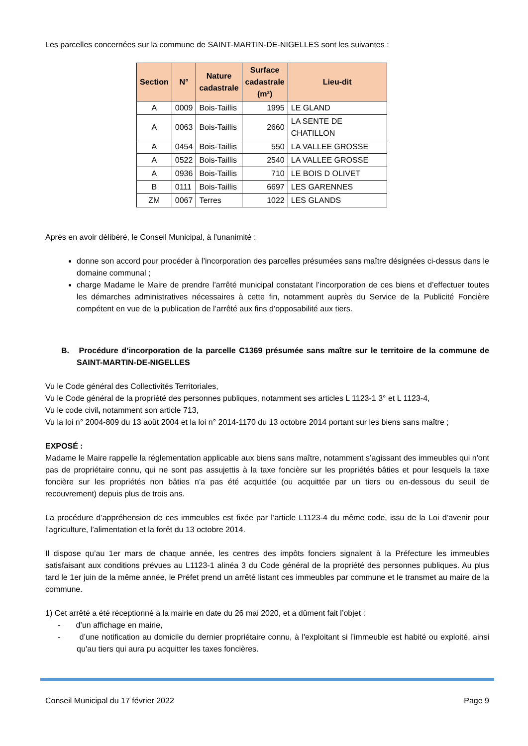Les parcelles concernées sur la commune de SAINT-MARTIN-DE-NIGELLES sont les suivantes :
| Section | N° | Nature cadastrale | Surface cadastrale (m²) | Lieu-dit |
| --- | --- | --- | --- | --- |
| A | 0009 | Bois-Taillis | 1995 | LE GLAND |
| A | 0063 | Bois-Taillis | 2660 | LA SENTE DE CHATILLON |
| A | 0454 | Bois-Taillis | 550 | LA VALLEE GROSSE |
| A | 0522 | Bois-Taillis | 2540 | LA VALLEE GROSSE |
| A | 0936 | Bois-Taillis | 710 | LE BOIS D OLIVET |
| B | 0111 | Bois-Taillis | 6697 | LES GARENNES |
| ZM | 0067 | Terres | 1022 | LES GLANDS |
Après en avoir délibéré, le Conseil Municipal, à l’unanimité :
donne son accord pour procéder à l’incorporation des parcelles présumées sans maître désignées ci-dessus dans le domaine communal ;
charge Madame le Maire de prendre l’arrêté municipal constatant l’incorporation de ces biens et d’effectuer toutes les démarches administratives nécessaires à cette fin, notamment auprès du Service de la Publicité Foncière compétent en vue de la publication de l’arrêté aux fins d’opposabilité aux tiers.
B. Procédure d’incorporation de la parcelle C1369 présumée sans maître sur le territoire de la commune de SAINT-MARTIN-DE-NIGELLES
Vu le Code général des Collectivités Territoriales,
Vu le Code général de la propriété des personnes publiques, notamment ses articles L 1123-1 3° et L 1123-4,
Vu le code civil, notamment son article 713,
Vu la loi n° 2004-809 du 13 août 2004 et la loi n° 2014-1170 du 13 octobre 2014 portant sur les biens sans maître ;
EXPOSÉ :
Madame le Maire rappelle la réglementation applicable aux biens sans maître, notamment s’agissant des immeubles qui n'ont pas de propriétaire connu, qui ne sont pas assujettis à la taxe foncière sur les propriétés bâties et pour lesquels la taxe foncière sur les propriétés non bâties n’a pas été acquittée (ou acquittée par un tiers ou en-dessous du seuil de recouvrement) depuis plus de trois ans.
La procédure d’appréhension de ces immeubles est fixée par l’article L1123-4 du même code, issu de la Loi d’avenir pour l’agriculture, l’alimentation et la forêt du 13 octobre 2014.
Il dispose qu’au 1er mars de chaque année, les centres des impôts fonciers signalent à la Préfecture les immeubles satisfaisant aux conditions prévues au L1123-1 alinéa 3 du Code général de la propriété des personnes publiques. Au plus tard le 1er juin de la même année, le Préfet prend un arrêté listant ces immeubles par commune et le transmet au maire de la commune.
1) Cet arrêté a été réceptionné à la mairie en date du 26 mai 2020, et a dûment fait l’objet :
- d’un affichage en mairie,
- d’une notification au domicile du dernier propriétaire connu, à l'exploitant si l’immeuble est habité ou exploité, ainsi qu’au tiers qui aura pu acquitter les taxes foncières.
Conseil Municipal du 17 février 2022 Page 9